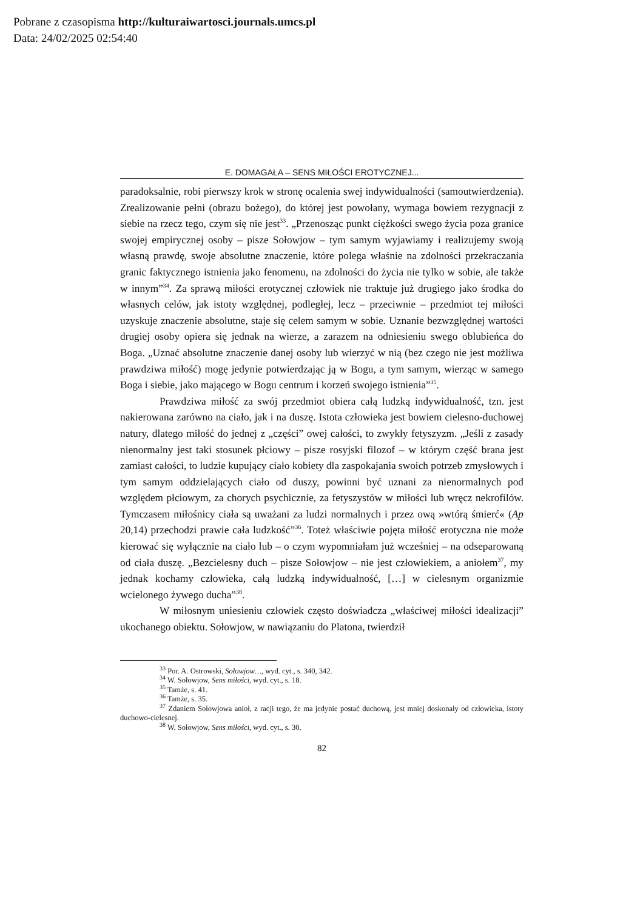Pobrane z czasopisma http://kulturaiwartosci.journals.umcs.pl
Data: 24/02/2025 02:54:40
E. DOMAGAŁA – SENS MIŁOŚCI EROTYCZNEJ...
paradoksalnie, robi pierwszy krok w stronę ocalenia swej indywidualności (samo­utwierdzenia). Zrealizowanie pełni (obrazu bożego), do której jest powołany, wy­maga bowiem rezygnacji z siebie na rzecz tego, czym się nie jest<sup>33</sup>. „Przenosząc punkt ciężkości swego życia poza granice swojej empirycznej osoby – pisze So­łowjow – tym samym wyjawiamy i realizujemy swoją własną prawdę, swoje abso­lutne znaczenie, które polega właśnie na zdolności przekraczania granic faktyczne­go istnienia jako fenomenu, na zdolności do życia nie tylko w sobie, ale także w innym”<sup>34</sup>. Za sprawą miłości erotycznej człowiek nie traktuje już drugiego jako środka do własnych celów, jak istoty względnej, podległej, lecz – przeciwnie – przedmiot tej miłości uzyskuje znaczenie absolutne, staje się celem samym w so­bie. Uznanie bezwzględnej wartości drugiej osoby opiera się jednak na wierze, a zarazem na odniesieniu swego oblubieńca do Boga. „Uznać absolutne znaczenie danej osoby lub wierzyć w nią (bez czego nie jest możliwa prawdziwa miłość) mo­gę jedynie potwierdzając ją w Bogu, a tym samym, wierząc w samego Boga i sie­bie, jako mającego w Bogu centrum i korzeń swojego istnienia”<sup>35</sup>.
Prawdziwa miłość za swój przedmiot obiera całą ludzką indywidualność, tzn. jest nakierowana zarówno na ciało, jak i na duszę. Istota człowieka jest bo­wiem cielesno-duchowej natury, dlatego miłość do jednej z „części” owej całości, to zwykły fetyszyzm. „Jeśli z zasady nienormalny jest taki stosunek płciowy – pi­sze rosyjski filozof – w którym część brana jest zamiast całości, to ludzie kupujący ciało kobiety dla zaspokajania swoich potrzeb zmysłowych i tym samym oddziela­jących ciało od duszy, powinni być uznani za nienormalnych pod względem płcio­wym, za chorych psychicznie, za fetyszystów w miłości lub wręcz nekrofilów. Tymczasem miłośnicy ciała są uważani za ludzi normalnych i przez ową »wtórą śmierć« (Ap 20,14) przechodzi prawie cała ludzkość”<sup>36</sup>. Toteż właściwie pojęta miłość erotyczna nie może kierować się wyłącznie na ciało lub – o czym wypo­mniałam już wcześniej – na odseparowaną od ciała duszę. „Bezcielesny duch – pisze Sołowjow – nie jest człowiekiem, a aniołem<sup>37</sup>, my jednak kochamy człowie­ka, całą ludzką indywidualność, […] w cielesnym organizmie wcielonego żywego ducha”<sup>38</sup>.
W miłosnym uniesieniu człowiek często doświadcza „właściwej miłości idealizacji” ukochanego obiektu. Sołowjow, w nawiązaniu do Platona, twierdził
<sup>33</sup> Por. A. Ostrowski, Sołowjow…, wyd. cyt., s. 340, 342.
<sup>34</sup> W. Sołowjow, Sens miłości, wyd. cyt., s. 18.
<sup>35</sup> Tamże, s. 41.
<sup>36</sup> Tamże, s. 35.
<sup>37</sup> Zdaniem Sołowjowa anioł, z racji tego, że ma jedynie postać duchową, jest mniej dosko­nały od człowieka, istoty duchowo-cielesnej.
<sup>38</sup> W. Sołowjow, Sens miłości, wyd. cyt., s. 30.
82